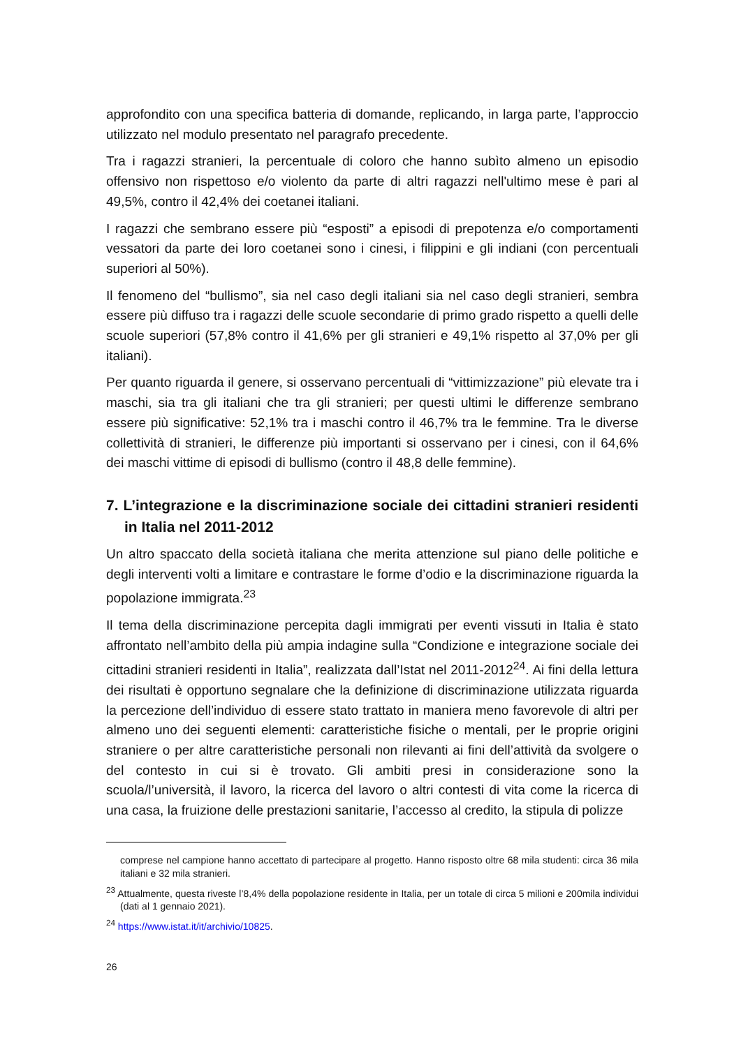approfondito con una specifica batteria di domande, replicando, in larga parte, l’approccio utilizzato nel modulo presentato nel paragrafo precedente.
Tra i ragazzi stranieri, la percentuale di coloro che hanno subìto almeno un episodio offensivo non rispettoso e/o violento da parte di altri ragazzi nell'ultimo mese è pari al 49,5%, contro il 42,4% dei coetanei italiani.
I ragazzi che sembrano essere più “esposti” a episodi di prepotenza e/o comportamenti vessatori da parte dei loro coetanei sono i cinesi, i filippini e gli indiani (con percentuali superiori al 50%).
Il fenomeno del “bullismo”, sia nel caso degli italiani sia nel caso degli stranieri, sembra essere più diffuso tra i ragazzi delle scuole secondarie di primo grado rispetto a quelli delle scuole superiori (57,8% contro il 41,6% per gli stranieri e 49,1% rispetto al 37,0% per gli italiani).
Per quanto riguarda il genere, si osservano percentuali di “vittimizzazione” più elevate tra i maschi, sia tra gli italiani che tra gli stranieri; per questi ultimi le differenze sembrano essere più significative: 52,1% tra i maschi contro il 46,7% tra le femmine. Tra le diverse collettività di stranieri, le differenze più importanti si osservano per i cinesi, con il 64,6% dei maschi vittime di episodi di bullismo (contro il 48,8 delle femmine).
7. L’integrazione e la discriminazione sociale dei cittadini stranieri residenti in Italia nel 2011-2012
Un altro spaccato della società italiana che merita attenzione sul piano delle politiche e degli interventi volti a limitare e contrastare le forme d’odio e la discriminazione riguarda la popolazione immigrata.<sup>23</sup>
Il tema della discriminazione percepita dagli immigrati per eventi vissuti in Italia è stato affrontato nell’ambito della più ampia indagine sulla “Condizione e integrazione sociale dei cittadini stranieri residenti in Italia”, realizzata dall’Istat nel 2011-2012<sup>24</sup>. Ai fini della lettura dei risultati è opportuno segnalare che la definizione di discriminazione utilizzata riguarda la percezione dell’individuo di essere stato trattato in maniera meno favorevole di altri per almeno uno dei seguenti elementi: caratteristiche fisiche o mentali, per le proprie origini straniere o per altre caratteristiche personali non rilevanti ai fini dell’attività da svolgere o del contesto in cui si è trovato. Gli ambiti presi in considerazione sono la scuola/l’università, il lavoro, la ricerca del lavoro o altri contesti di vita come la ricerca di una casa, la fruizione delle prestazioni sanitarie, l’accesso al credito, la stipula di polizze
comprese nel campione hanno accettato di partecipare al progetto. Hanno risposto oltre 68 mila studenti: circa 36 mila italiani e 32 mila stranieri.
<sup>23</sup> Attualmente, questa riveste l’8,4% della popolazione residente in Italia, per un totale di circa 5 milioni e 200mila individui (dati al 1 gennaio 2021).
<sup>24</sup> https://www.istat.it/it/archivio/10825.
26